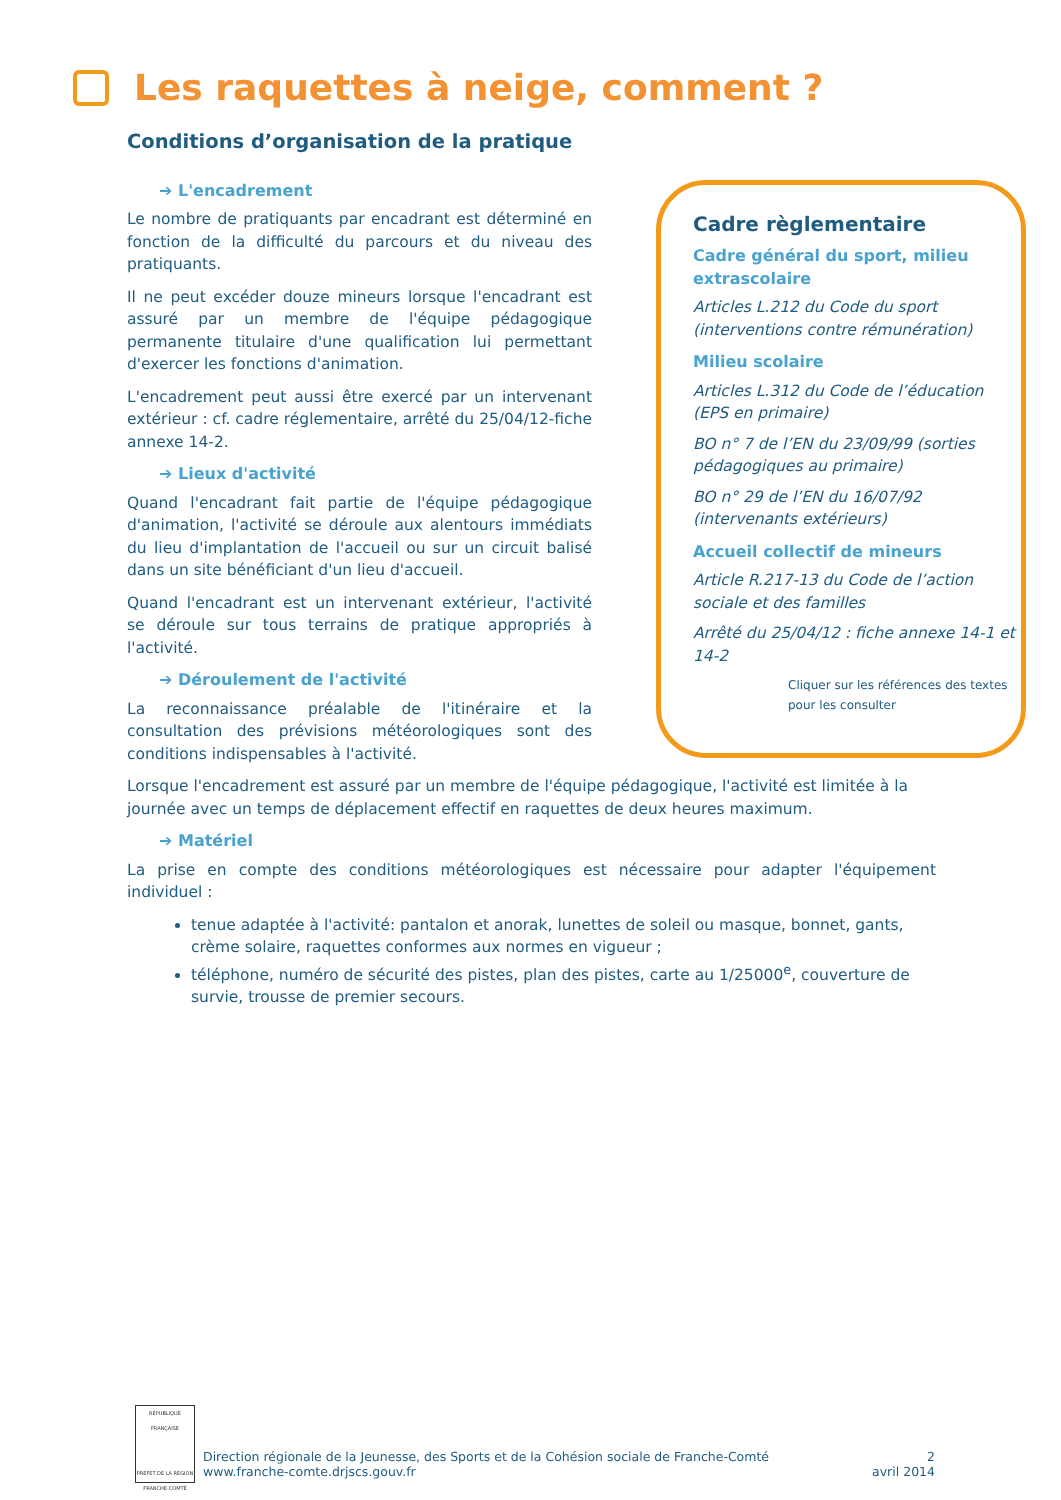Les raquettes à neige, comment ?
Conditions d’organisation de la pratique
Cadre règlementaire
Cadre général du sport, milieu extrascolaire
Articles L.212 du Code du sport (interventions contre rémunération)
Milieu scolaire
Articles L.312 du Code de l’éducation (EPS en primaire)
BO n° 7 de l’EN du 23/09/99 (sorties pédagogiques au primaire)
BO n° 29 de l’EN du 16/07/92 (intervenants extérieurs)
Accueil collectif de mineurs
Article R.217-13 du Code de l’action sociale et des familles
Arrêté du 25/04/12 : fiche annexe 14-1 et 14-2
Cliquer sur les références des textes pour les consulter
➔ L'encadrement
Le nombre de pratiquants par encadrant est déterminé en fonction de la difficulté du parcours et du niveau des pratiquants.
Il ne peut excéder douze mineurs lorsque l'encadrant est assuré par un membre de l'équipe pédagogique permanente titulaire d'une qualification lui permettant d'exercer les fonctions d'animation.
L'encadrement peut aussi être exercé par un intervenant extérieur : cf. cadre réglementaire, arrêté du 25/04/12-fiche annexe 14-2.
➔ Lieux d'activité
Quand l'encadrant fait partie de l'équipe pédagogique d'animation, l'activité se déroule aux alentours immédiats du lieu d'implantation de l'accueil ou sur un circuit balisé dans un site bénéficiant d'un lieu d'accueil.
Quand l'encadrant est un intervenant extérieur, l'activité se déroule sur tous terrains de pratique appropriés à l'activité.
➔ Déroulement de l'activité
La reconnaissance préalable de l'itinéraire et la consultation des prévisions météorologiques sont des conditions indispensables à l'activité.
Lorsque l'encadrement est assuré par un membre de l'équipe pédagogique, l'activité est limitée à la journée avec un temps de déplacement effectif en raquettes de deux heures maximum.
➔ Matériel
La prise en compte des conditions météorologiques est nécessaire pour adapter l'équipement individuel :
tenue adaptée à l'activité: pantalon et anorak, lunettes de soleil ou masque, bonnet, gants, crème solaire, raquettes conformes aux normes en vigueur ;
téléphone, numéro de sécurité des pistes, plan des pistes, carte au 1/25000<sup>e</sup>, couverture de survie, trousse de premier secours.
RÉPUBLIQUE FRANÇAISE
PRÉFET DE LA RÉGION FRANCHE-COMTÉ
Direction régionale de la Jeunesse, des Sports et de la Cohésion sociale de Franche-Comté
www.franche-comte.drjscs.gouv.fr
2
avril 2014